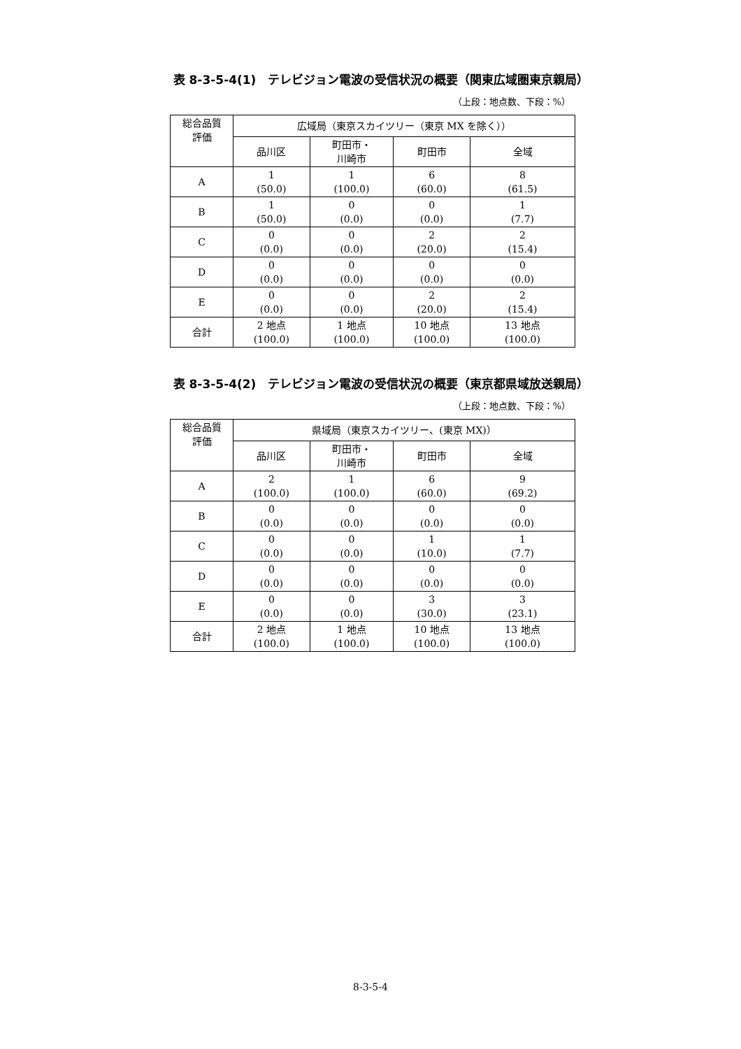表 8-3-5-4(1)　テレビジョン電波の受信状況の概要（関東広域圏東京親局）
（上段：地点数、下段：%）
| 総合品質 評価 | 広域局（東京スカイツリー（東京 MX を除く）） | | | |
| --- | --- | --- | --- | --- |
| | 品川区 | 町田市・ 川崎市 | 町田市 | 全域 |
| A | 1 (50.0) | 1 (100.0) | 6 (60.0) | 8 (61.5) |
| B | 1 (50.0) | 0 (0.0) | 0 (0.0) | 1 (7.7) |
| C | 0 (0.0) | 0 (0.0) | 2 (20.0) | 2 (15.4) |
| D | 0 (0.0) | 0 (0.0) | 0 (0.0) | 0 (0.0) |
| E | 0 (0.0) | 0 (0.0) | 2 (20.0) | 2 (15.4) |
| 合計 | 2 地点 (100.0) | 1 地点 (100.0) | 10 地点 (100.0) | 13 地点 (100.0) |
表 8-3-5-4(2)　テレビジョン電波の受信状況の概要（東京都県域放送親局）
（上段：地点数、下段：%）
| 総合品質 評価 | 県域局（東京スカイツリー、(東京 MX)） | | | |
| --- | --- | --- | --- | --- |
| | 品川区 | 町田市・ 川崎市 | 町田市 | 全域 |
| A | 2 (100.0) | 1 (100.0) | 6 (60.0) | 9 (69.2) |
| B | 0 (0.0) | 0 (0.0) | 0 (0.0) | 0 (0.0) |
| C | 0 (0.0) | 0 (0.0) | 1 (10.0) | 1 (7.7) |
| D | 0 (0.0) | 0 (0.0) | 0 (0.0) | 0 (0.0) |
| E | 0 (0.0) | 0 (0.0) | 3 (30.0) | 3 (23.1) |
| 合計 | 2 地点 (100.0) | 1 地点 (100.0) | 10 地点 (100.0) | 13 地点 (100.0) |
8-3-5-4